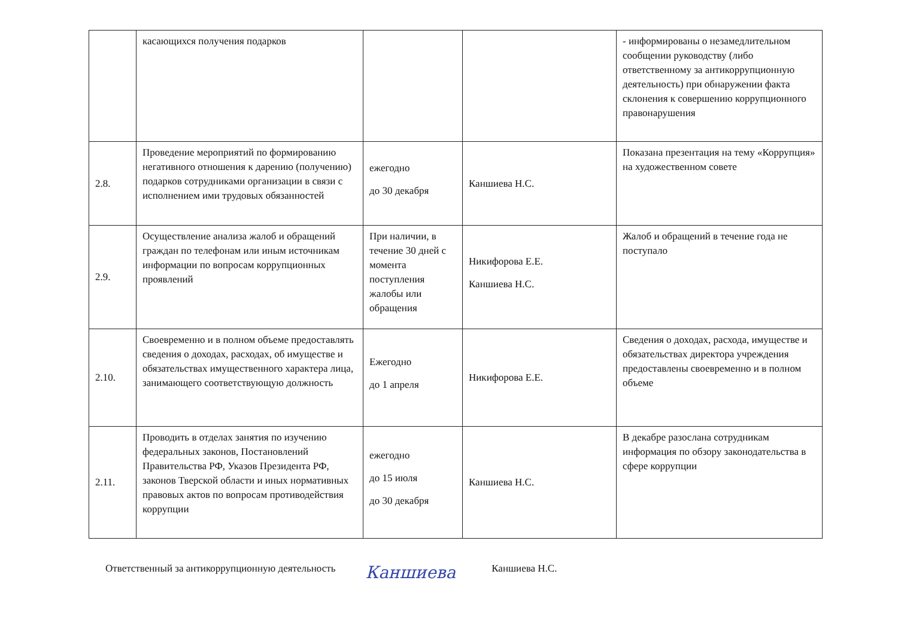| | касающихся получения подарков | | | - информированы о незамедлительном сообщении руководству (либо ответственному за антикоррупционную деятельность) при обнаружении факта склонения к совершению коррупционного правонарушения |
| 2.8. | Проведение мероприятий по формированию негативного отношения к дарению (получению) подарков сотрудниками организации в связи с исполнением ими трудовых обязанностей | ежегодно до 30 декабря | Каншиева Н.С. | Показана презентация на тему «Коррупция» на художественном совете |
| 2.9. | Осуществление анализа жалоб и обращений граждан по телефонам или иным источникам информации по вопросам коррупционных проявлений | При наличии, в течение 30 дней с момента поступления жалобы или обращения | Никифорова Е.Е. Каншиева Н.С. | Жалоб и обращений в течение года не поступало |
| 2.10. | Своевременно и в полном объеме предоставлять сведения о доходах, расходах, об имуществе и обязательствах имущественного характера лица, занимающего соответствующую должность | Ежегодно до 1 апреля | Никифорова Е.Е. | Сведения о доходах, расхода, имуществе и обязательствах директора учреждения предоставлены своевременно и в полном объеме |
| 2.11. | Проводить в отделах занятия по изучению федеральных законов, Постановлений Правительства РФ, Указов Президента РФ, законов Тверской области и иных нормативных правовых актов по вопросам противодействия коррупции | ежегодно до 15 июля до 30 декабря | Каншиева Н.С. | В декабре разослана сотрудникам информация по обзору законодательства в сфере коррупции |
Ответственный за антикоррупционную деятельность Каншиева Каншиева Н.С.